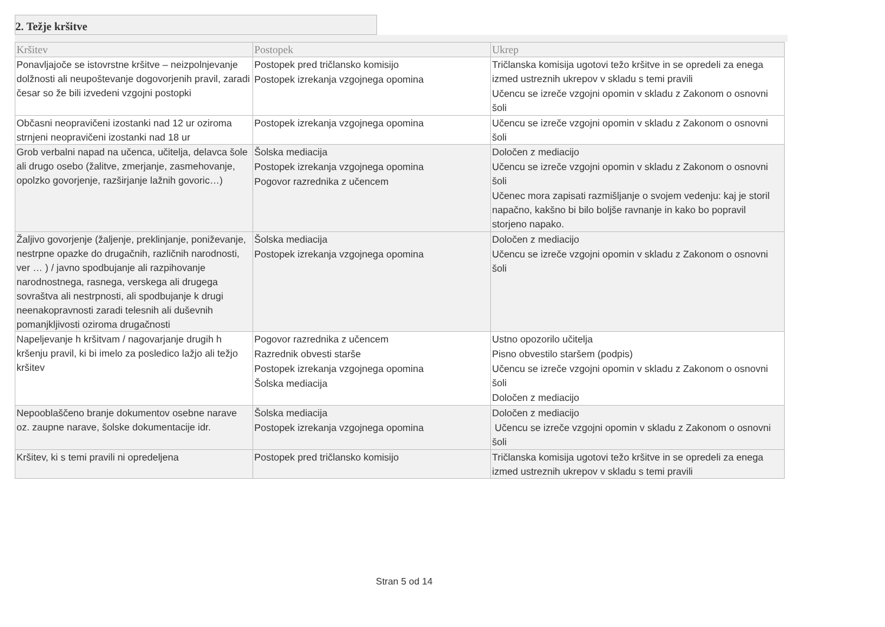2. Težje kršitve
| Kršitev | Postopek | Ukrep |
| --- | --- | --- |
| Ponavljajoče se istovrstne kršitve – neizpolnjevanje dolžnosti ali neupoštevanje dogovorjenih pravil, zaradi česar so že bili izvedeni vzgojni postopki | Postopek pred tričlansko komisijo Postopek izrekanja vzgojnega opomina | Tričlanska komisija ugotovi težo kršitve in se opredeli za enega izmed ustreznih ukrepov v skladu s temi pravili Učencu se izreče vzgojni opomin v skladu z Zakonom o osnovni šoli |
| Občasni neopravičeni izostanki nad 12 ur oziroma strnjeni neopravičeni izostanki nad 18 ur | Postopek izrekanja vzgojnega opomina | Učencu se izreče vzgojni opomin v skladu z Zakonom o osnovni šoli |
| Grob verbalni napad na učenca, učitelja, delavca šole ali drugo osebo (žalitve, zmerjanje, zasmehovanje, opolzko govorjenje, razširjanje lažnih govoric…) | Šolska mediacija Postopek izrekanja vzgojnega opomina Pogovor razrednika z učencem | Določen z mediacijo Učencu se izreče vzgojni opomin v skladu z Zakonom o osnovni šoli Učenec mora zapisati razmišljanje o svojem vedenju: kaj je storil napačno, kakšno bi bilo boljše ravnanje in kako bo popravil storjeno napako. |
| Žaljivo govorjenje (žaljenje, preklinjanje, poniževanje, nestrpne opazke do drugačnih, različnih narodnosti, ver … ) / javno spodbujanje ali razpihovanje narodnostnega, rasnega, verskega ali drugega sovraštva ali nestrpnosti, ali spodbujanje k drugi neenakopravnosti zaradi telesnih ali duševnih pomanjkljivosti oziroma drugačnosti | Šolska mediacija Postopek izrekanja vzgojnega opomina | Določen z mediacijo Učencu se izreče vzgojni opomin v skladu z Zakonom o osnovni šoli |
| Napeljevanje h kršitvam / nagovarjanje drugih h kršenju pravil, ki bi imelo za posledico lažjo ali težjo kršitev | Pogovor razrednika z učencem Razrednik obvesti starše Postopek izrekanja vzgojnega opomina Šolska mediacija | Ustno opozorilo učitelja Pisno obvestilo staršem (podpis) Učencu se izreče vzgojni opomin v skladu z Zakonom o osnovni šoli Določen z mediacijo |
| Nepooblaščeno branje dokumentov osebne narave oz. zaupne narave, šolske dokumentacije idr. | Šolska mediacija Postopek izrekanja vzgojnega opomina | Določen z mediacijo Učencu se izreče vzgojni opomin v skladu z Zakonom o osnovni šoli |
| Kršitev, ki s temi pravili ni opredeljena | Postopek pred tričlansko komisijo | Tričlanska komisija ugotovi težo kršitve in se opredeli za enega izmed ustreznih ukrepov v skladu s temi pravili |
Stran 5 od 14